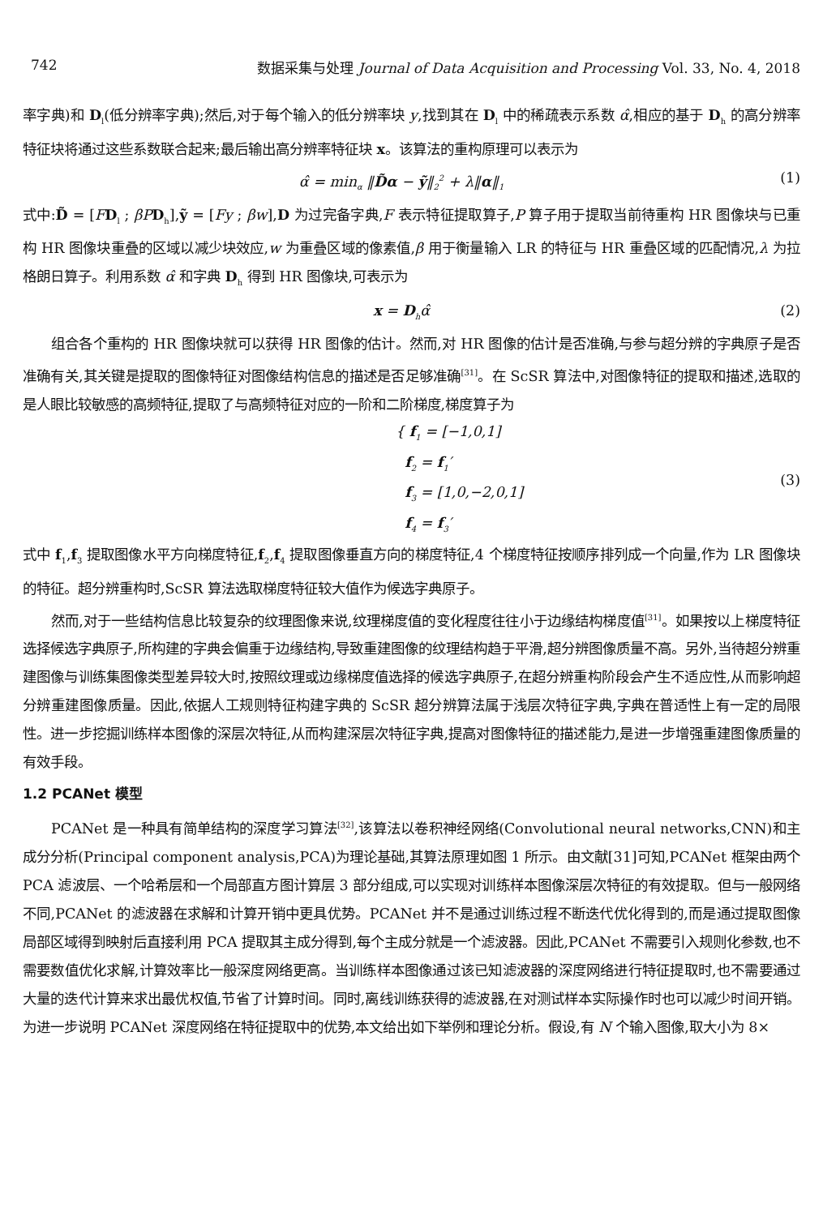742 数据采集与处理 Journal of Data Acquisition and Processing Vol. 33, No. 4, 2018
率字典)和 D<sub>l</sub>(低分辨率字典);然后,对于每个输入的低分辨率块 y,找到其在 D<sub>l</sub> 中的稀疏表示系数 α̂,相应的基于 D<sub>h</sub> 的高分辨率特征块将通过这些系数联合起来;最后输出高分辨率特征块 x。该算法的重构原理可以表示为
α̂ = min<sub>α</sub> ‖D̃α − ỹ‖<sub>2</sub><sup>2</sup> + λ‖α‖<sub>1</sub> (1)
式中:D̃ = [FD<sub>l</sub> ; βP D<sub>h</sub>],ỹ = [Fy ; βw],D 为过完备字典,F 表示特征提取算子,P 算子用于提取当前待重构 HR 图像块与已重构 HR 图像块重叠的区域以减少块效应,w 为重叠区域的像素值,β 用于衡量输入 LR 的特征与 HR 重叠区域的匹配情况,λ 为拉格朗日算子。利用系数 α̂ 和字典 D<sub>h</sub> 得到 HR 图像块,可表示为
x = D<sub>h</sub>α̂ (2)
组合各个重构的 HR 图像块就可以获得 HR 图像的估计。然而,对 HR 图像的估计是否准确,与参与超分辨的字典原子是否准确有关,其关键是提取的图像特征对图像结构信息的描述是否足够准确<sup>[31]</sup>。在 ScSR 算法中,对图像特征的提取和描述,选取的是人眼比较敏感的高频特征,提取了与高频特征对应的一阶和二阶梯度,梯度算子为
{ f<sub>1</sub> = [−1,0,1]
f<sub>2</sub> = f<sub>1</sub>′
f<sub>3</sub> = [1,0,−2,0,1]
f<sub>4</sub> = f<sub>3</sub>′
(3)
式中 f<sub>1</sub>,f<sub>3</sub> 提取图像水平方向梯度特征,f<sub>2</sub>,f<sub>4</sub> 提取图像垂直方向的梯度特征,4 个梯度特征按顺序排列成一个向量,作为 LR 图像块的特征。超分辨重构时,ScSR 算法选取梯度特征较大值作为候选字典原子。
然而,对于一些结构信息比较复杂的纹理图像来说,纹理梯度值的变化程度往往小于边缘结构梯度值<sup>[31]</sup>。如果按以上梯度特征选择候选字典原子,所构建的字典会偏重于边缘结构,导致重建图像的纹理结构趋于平滑,超分辨图像质量不高。另外,当待超分辨重建图像与训练集图像类型差异较大时,按照纹理或边缘梯度值选择的候选字典原子,在超分辨重构阶段会产生不适应性,从而影响超分辨重建图像质量。因此,依据人工规则特征构建字典的 ScSR 超分辨算法属于浅层次特征字典,字典在普适性上有一定的局限性。进一步挖掘训练样本图像的深层次特征,从而构建深层次特征字典,提高对图像特征的描述能力,是进一步增强重建图像质量的有效手段。
1.2 PCANet 模型
PCANet 是一种具有简单结构的深度学习算法<sup>[32]</sup>,该算法以卷积神经网络(Convolutional neural networks,CNN)和主成分分析(Principal component analysis,PCA)为理论基础,其算法原理如图 1 所示。由文献[31]可知,PCANet 框架由两个 PCA 滤波层、一个哈希层和一个局部直方图计算层 3 部分组成,可以实现对训练样本图像深层次特征的有效提取。但与一般网络不同,PCANet 的滤波器在求解和计算开销中更具优势。PCANet 并不是通过训练过程不断迭代优化得到的,而是通过提取图像局部区域得到映射后直接利用 PCA 提取其主成分得到,每个主成分就是一个滤波器。因此,PCANet 不需要引入规则化参数,也不需要数值优化求解,计算效率比一般深度网络更高。当训练样本图像通过该已知滤波器的深度网络进行特征提取时,也不需要通过大量的迭代计算来求出最优权值,节省了计算时间。同时,离线训练获得的滤波器,在对测试样本实际操作时也可以减少时间开销。为进一步说明 PCANet 深度网络在特征提取中的优势,本文给出如下举例和理论分析。假设,有 N 个输入图像,取大小为 8×